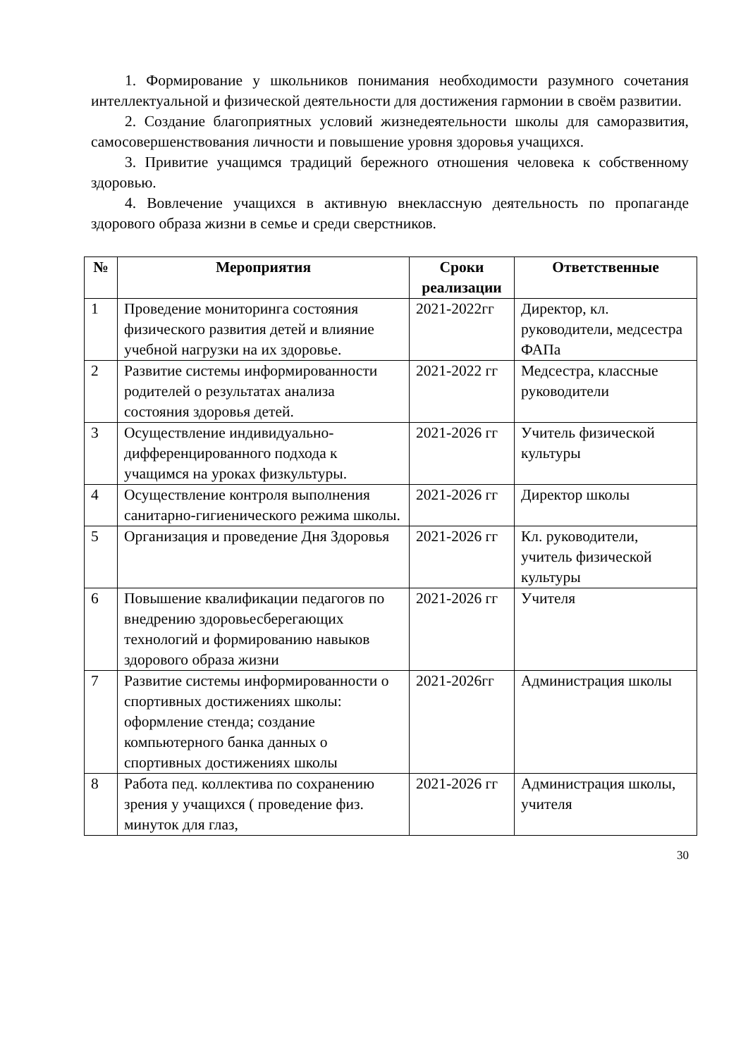1. Формирование у школьников понимания необходимости разумного сочетания интеллектуальной и физической деятельности для достижения гармонии в своём развитии.
2. Создание благоприятных условий жизнедеятельности школы для саморазвития, самосовершенствования личности и повышение уровня здоровья учащихся.
3. Привитие учащимся традиций бережного отношения человека к собственному здоровью.
4. Вовлечение учащихся в активную внеклассную деятельность по пропаганде здорового образа жизни в семье и среди сверстников.
| № | Мероприятия | Сроки реализации | Ответственные |
| --- | --- | --- | --- |
| 1 | Проведение мониторинга состояния физического развития детей и влияние учебной нагрузки на их здоровье. | 2021-2022гг | Директор, кл. руководители, медсестра ФАПа |
| 2 | Развитие системы информированности родителей о результатах анализа состояния здоровья детей. | 2021-2022 гг | Медсестра, классные руководители |
| 3 | Осуществление индивидуально-дифференцированного подхода к учащимся на уроках физкультуры. | 2021-2026 гг | Учитель физической культуры |
| 4 | Осуществление контроля выполнения санитарно-гигиенического режима школы. | 2021-2026 гг | Директор школы |
| 5 | Организация и проведение Дня Здоровья | 2021-2026 гг | Кл. руководители, учитель физической культуры |
| 6 | Повышение квалификации педагогов по внедрению здоровьесберегающих технологий и формированию навыков здорового образа жизни | 2021-2026 гг | Учителя |
| 7 | Развитие системы информированности о спортивных достижениях школы: оформление стенда; создание компьютерного банка данных о спортивных достижениях школы | 2021-2026гг | Администрация школы |
| 8 | Работа пед. коллектива по сохранению зрения у учащихся ( проведение физ. минуток для глаз, | 2021-2026 гг | Администрация школы, учителя |
30